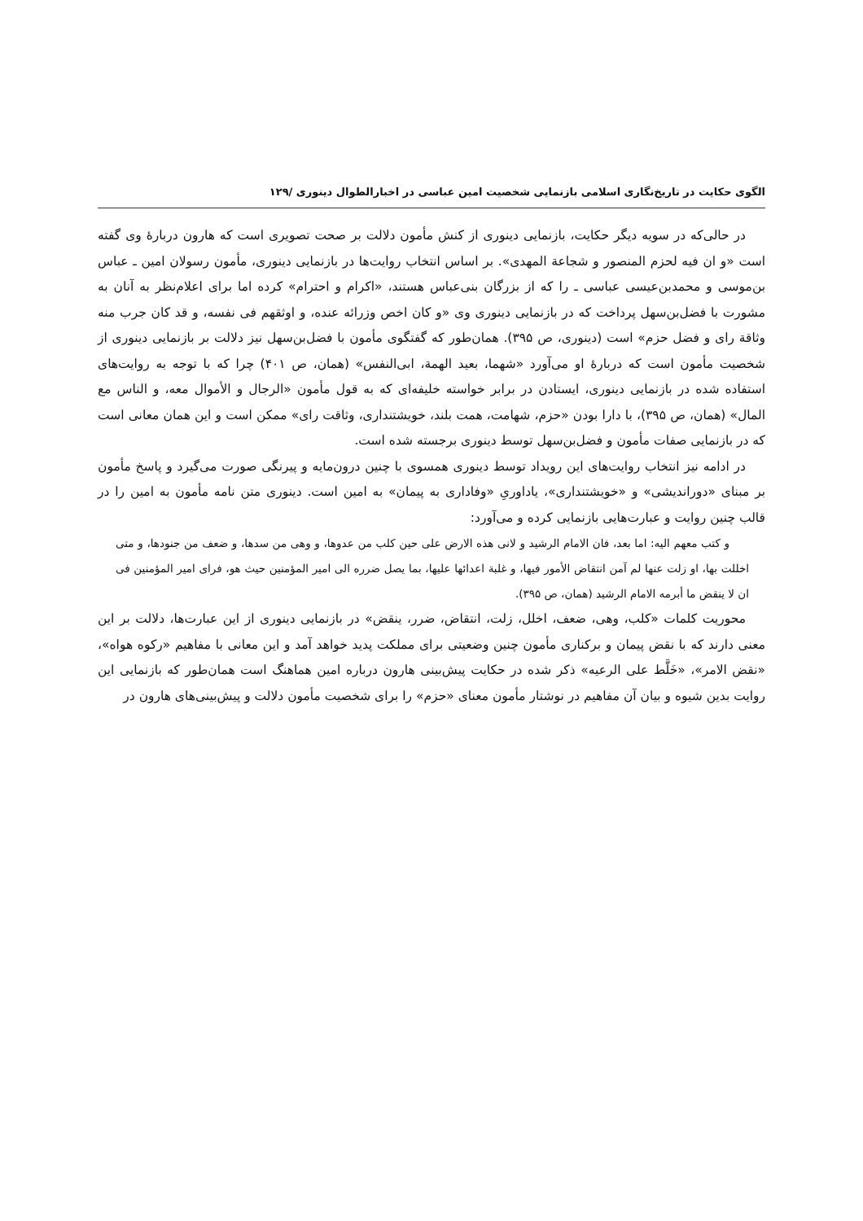الگوی حکایت در تاریخ‌نگاری اسلامی بازنمایی شخصیت امین عباسی در اخبارالطوال دینوری /۱۲۹
در حالی‌که در سویه دیگر حکایت، بازنمایی دینوری از کنش مأمون دلالت بر صحت تصویری است که هارون دربارهٔ وی گفته است «و ان فیه لحزم المنصور و شجاعة المهدی». بر اساس انتخاب روایت‌ها در بازنمایی دینوری، مأمون رسولان امین ـ عباس بن‌موسی و محمدبن‌عیسی عباسی ـ را که از بزرگان بنی‌عباس هستند، «اکرام و احترام» کرده اما برای اعلام‌نظر به آنان به مشورت با فضل‌بن‌سهل پرداخت که در بازنمایی دینوری وی «و کان اخص وزرائه عنده، و اوثقهم فی نفسه، و قد کان جرب منه وثاقة رای و فضل حزم» است (دینوری، ص ۳۹۵). همان‌طور که گفتگوی مأمون با فضل‌بن‌سهل نیز دلالت بر بازنمایی دینوری از شخصیت مأمون است که دربارهٔ او می‌آورد «شهما، بعید الهمة، ابی‌النفس» (همان، ص ۴۰۱) چرا که با توجه به روایت‌های استفاده شده در بازنمایی دینوری، ایستادن در برابر خواسته خلیفه‌ای که به قول مأمون «الرجال و الأموال معه، و الناس مع المال» (همان، ص ۳۹۵)، با دارا بودن «حزم، شهامت، همت بلند، خویشتنداری، وثاقت رای» ممکن است و این همان معانی است که در بازنمایی صفات مأمون و فضل‌بن‌سهل توسط دینوری برجسته شده است.
در ادامه نیز انتخاب روایت‌های این رویداد توسط دینوری همسوی با چنین درون‌مایه و پیرنگی صورت می‌گیرد و پاسخ مأمون بر مبنای «دوراندیشی» و «خویشتنداری»، یاداوریِ «وفاداری به پیمان» به امین است. دینوری متن نامه مأمون به امین را در قالب چنین روایت و عبارت‌هایی بازنمایی کرده و می‌آورد:
و کتب معهم الیه: اما بعد، فان الامام الرشید و لانی هذه الارض علی حین کلب من عدوها، و وهی من سدها، و ضعف من جنودها، و متی اخللت بها، او زلت عنها لم آمن انتقاض الأمور فیها، و غلبة اعدائها علیها، بما یصل ضرره الی امیر المؤمنین حیث هو، فرای امیر المؤمنین فی ان لا ینقض ما أبرمه الامام الرشید (همان، ص ۳۹۵).
محوریت کلمات «کلب، وهی، ضعف، اخلل، زلت، انتقاض، ضرر، ینقض» در بازنمایی دینوری از این عبارت‌ها، دلالت بر این معنی دارند که با نقض پیمان و برکناری مأمون چنین وضعیتی برای مملکت پدید خواهد آمد و این معانی با مفاهیم «رکوه هواه»، «نقض الامر»، «خَلَّط علی الرعیه» ذکر شده در حکایت پیش‌بینی هارون درباره امین هماهنگ است همان‌طور که بازنمایی این روایت بدین شیوه و بیان آن مفاهیم در نوشتار مأمون معنای «حزم» را برای شخصیت مأمون دلالت و پیش‌بینی‌های هارون در